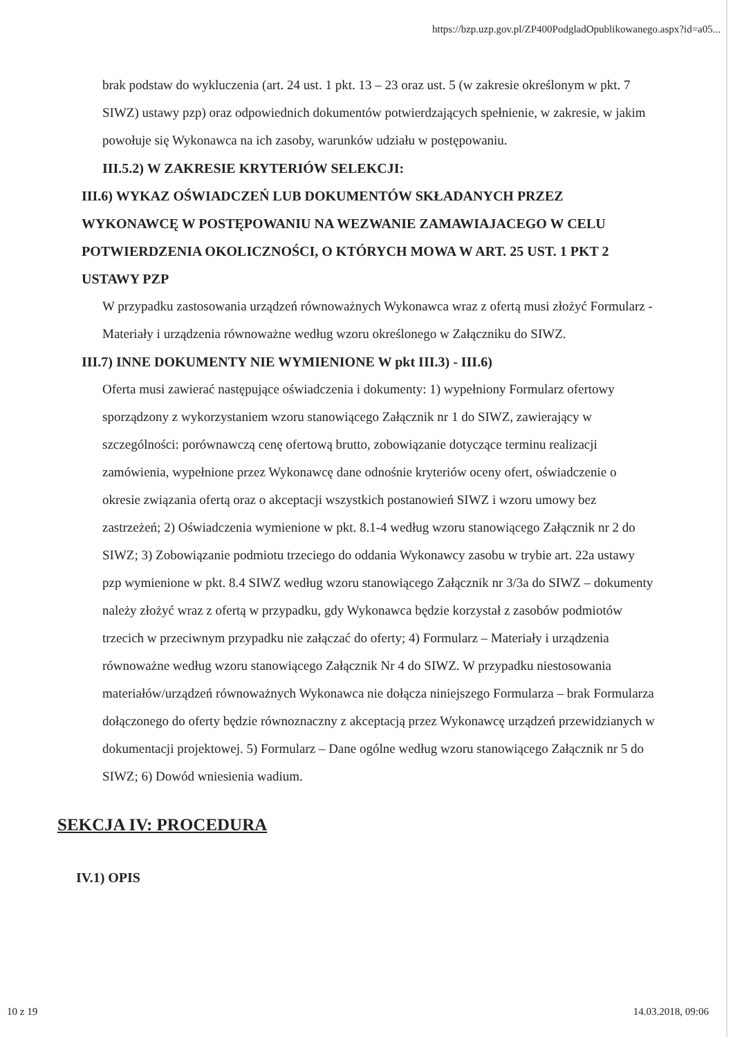https://bzp.uzp.gov.pl/ZP400PodgladOpublikowanego.aspx?id=a05...
brak podstaw do wykluczenia (art. 24 ust. 1 pkt. 13 – 23 oraz ust. 5 (w zakresie określonym w pkt. 7 SIWZ) ustawy pzp) oraz odpowiednich dokumentów potwierdzających spełnienie, w zakresie, w jakim powołuje się Wykonawca na ich zasoby, warunków udziału w postępowaniu.
III.5.2) W ZAKRESIE KRYTERIÓW SELEKCJI:
III.6) WYKAZ OŚWIADCZEŃ LUB DOKUMENTÓW SKŁADANYCH PRZEZ WYKONAWCĘ W POSTĘPOWANIU NA WEZWANIE ZAMAWIAJACEGO W CELU POTWIERDZENIA OKOLICZNOŚCI, O KTÓRYCH MOWA W ART. 25 UST. 1 PKT 2 USTAWY PZP
W przypadku zastosowania urządzeń równoważnych Wykonawca wraz z ofertą musi złożyć Formularz - Materiały i urządzenia równoważne według wzoru określonego w Załączniku do SIWZ.
III.7) INNE DOKUMENTY NIE WYMIENIONE W pkt III.3) - III.6)
Oferta musi zawierać następujące oświadczenia i dokumenty: 1) wypełniony Formularz ofertowy sporządzony z wykorzystaniem wzoru stanowiącego Załącznik nr 1 do SIWZ, zawierający w szczególności: porównawczą cenę ofertową brutto, zobowiązanie dotyczące terminu realizacji zamówienia, wypełnione przez Wykonawcę dane odnośnie kryteriów oceny ofert, oświadczenie o okresie związania ofertą oraz o akceptacji wszystkich postanowień SIWZ i wzoru umowy bez zastrzeżeń; 2) Oświadczenia wymienione w pkt. 8.1-4 według wzoru stanowiącego Załącznik nr 2 do SIWZ; 3) Zobowiązanie podmiotu trzeciego do oddania Wykonawcy zasobu w trybie art. 22a ustawy pzp wymienione w pkt. 8.4 SIWZ według wzoru stanowiącego Załącznik nr 3/3a do SIWZ – dokumenty należy złożyć wraz z ofertą w przypadku, gdy Wykonawca będzie korzystał z zasobów podmiotów trzecich w przeciwnym przypadku nie załączać do oferty; 4) Formularz – Materiały i urządzenia równoważne według wzoru stanowiącego Załącznik Nr 4 do SIWZ. W przypadku niestosowania materiałów/urządzeń równoważnych Wykonawca nie dołącza niniejszego Formularza – brak Formularza dołączonego do oferty będzie równoznaczny z akceptacją przez Wykonawcę urządzeń przewidzianych w dokumentacji projektowej. 5) Formularz – Dane ogólne według wzoru stanowiącego Załącznik nr 5 do SIWZ; 6) Dowód wniesienia wadium.
SEKCJA IV: PROCEDURA
IV.1) OPIS
10 z 19 14.03.2018, 09:06